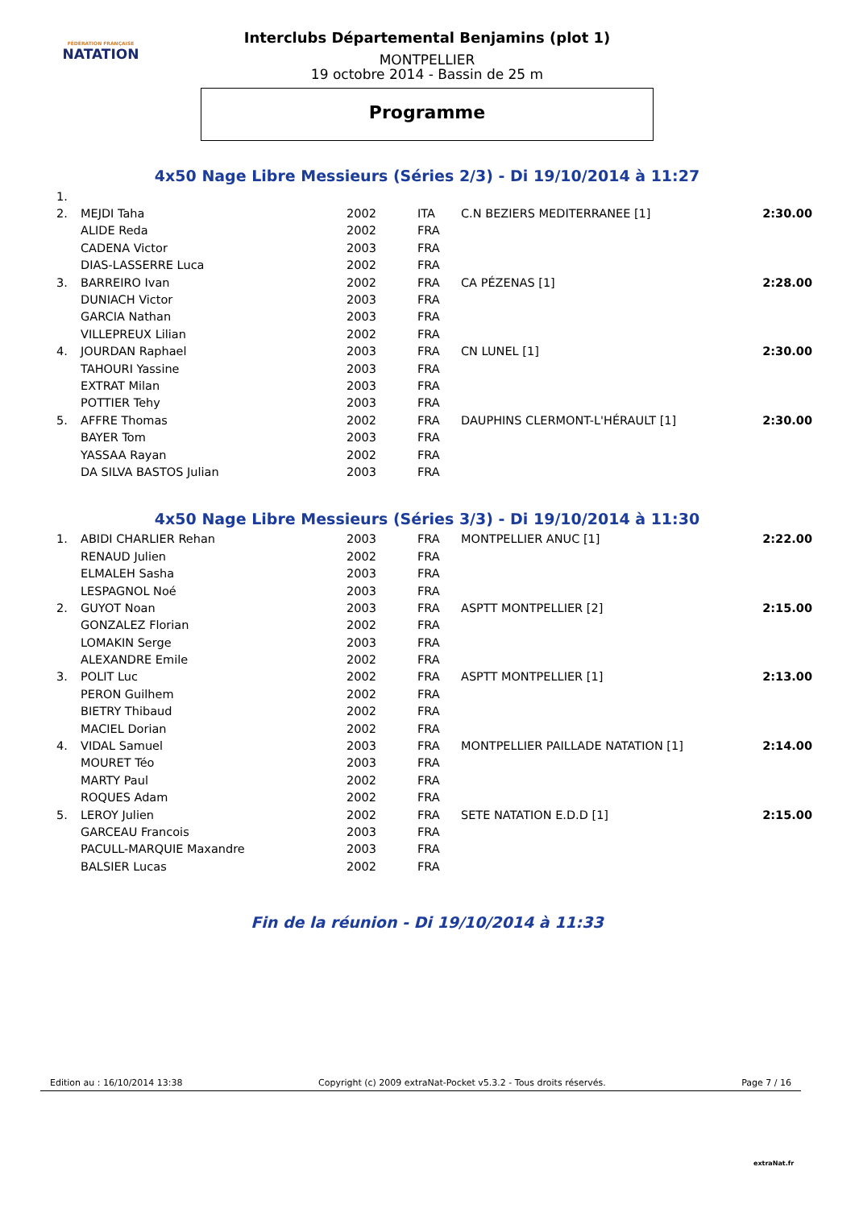FÉDÉRATION FRANÇAISE
NATATION
Interclubs Départemental Benjamins (plot 1)
MONTPELLIER
19 octobre 2014 - Bassin de 25 m
Programme
4x50 Nage Libre Messieurs (Séries 2/3) - Di 19/10/2014 à 11:27
| 1. | | | | | |
| 2. | MEJDI Taha | 2002 | ITA | C.N BEZIERS MEDITERRANEE [1] | 2:30.00 |
| | ALIDE Reda | 2002 | FRA | | |
| | CADENA Victor | 2003 | FRA | | |
| | DIAS-LASSERRE Luca | 2002 | FRA | | |
| 3. | BARREIRO Ivan | 2002 | FRA | CA PÉZENAS [1] | 2:28.00 |
| | DUNIACH Victor | 2003 | FRA | | |
| | GARCIA Nathan | 2003 | FRA | | |
| | VILLEPREUX Lilian | 2002 | FRA | | |
| 4. | JOURDAN Raphael | 2003 | FRA | CN LUNEL [1] | 2:30.00 |
| | TAHOURI Yassine | 2003 | FRA | | |
| | EXTRAT Milan | 2003 | FRA | | |
| | POTTIER Tehy | 2003 | FRA | | |
| 5. | AFFRE Thomas | 2002 | FRA | DAUPHINS CLERMONT-L'HÉRAULT [1] | 2:30.00 |
| | BAYER Tom | 2003 | FRA | | |
| | YASSAA Rayan | 2002 | FRA | | |
| | DA SILVA BASTOS Julian | 2003 | FRA | | |
4x50 Nage Libre Messieurs (Séries 3/3) - Di 19/10/2014 à 11:30
| 1. | ABIDI CHARLIER Rehan | 2003 | FRA | MONTPELLIER ANUC [1] | 2:22.00 |
| | RENAUD Julien | 2002 | FRA | | |
| | ELMALEH Sasha | 2003 | FRA | | |
| | LESPAGNOL Noé | 2003 | FRA | | |
| 2. | GUYOT Noan | 2003 | FRA | ASPTT MONTPELLIER [2] | 2:15.00 |
| | GONZALEZ Florian | 2002 | FRA | | |
| | LOMAKIN Serge | 2003 | FRA | | |
| | ALEXANDRE Emile | 2002 | FRA | | |
| 3. | POLIT Luc | 2002 | FRA | ASPTT MONTPELLIER [1] | 2:13.00 |
| | PERON Guilhem | 2002 | FRA | | |
| | BIETRY Thibaud | 2002 | FRA | | |
| | MACIEL Dorian | 2002 | FRA | | |
| 4. | VIDAL Samuel | 2003 | FRA | MONTPELLIER PAILLADE NATATION [1] | 2:14.00 |
| | MOURET Téo | 2003 | FRA | | |
| | MARTY Paul | 2002 | FRA | | |
| | ROQUES Adam | 2002 | FRA | | |
| 5. | LEROY Julien | 2002 | FRA | SETE NATATION E.D.D [1] | 2:15.00 |
| | GARCEAU Francois | 2003 | FRA | | |
| | PACULL-MARQUIE Maxandre | 2003 | FRA | | |
| | BALSIER Lucas | 2002 | FRA | | |
Fin de la réunion - Di 19/10/2014 à 11:33
Edition au : 16/10/2014 13:38 Copyright (c) 2009 extraNat-Pocket v5.3.2 - Tous droits réservés. Page 7 / 16
extraNat.fr